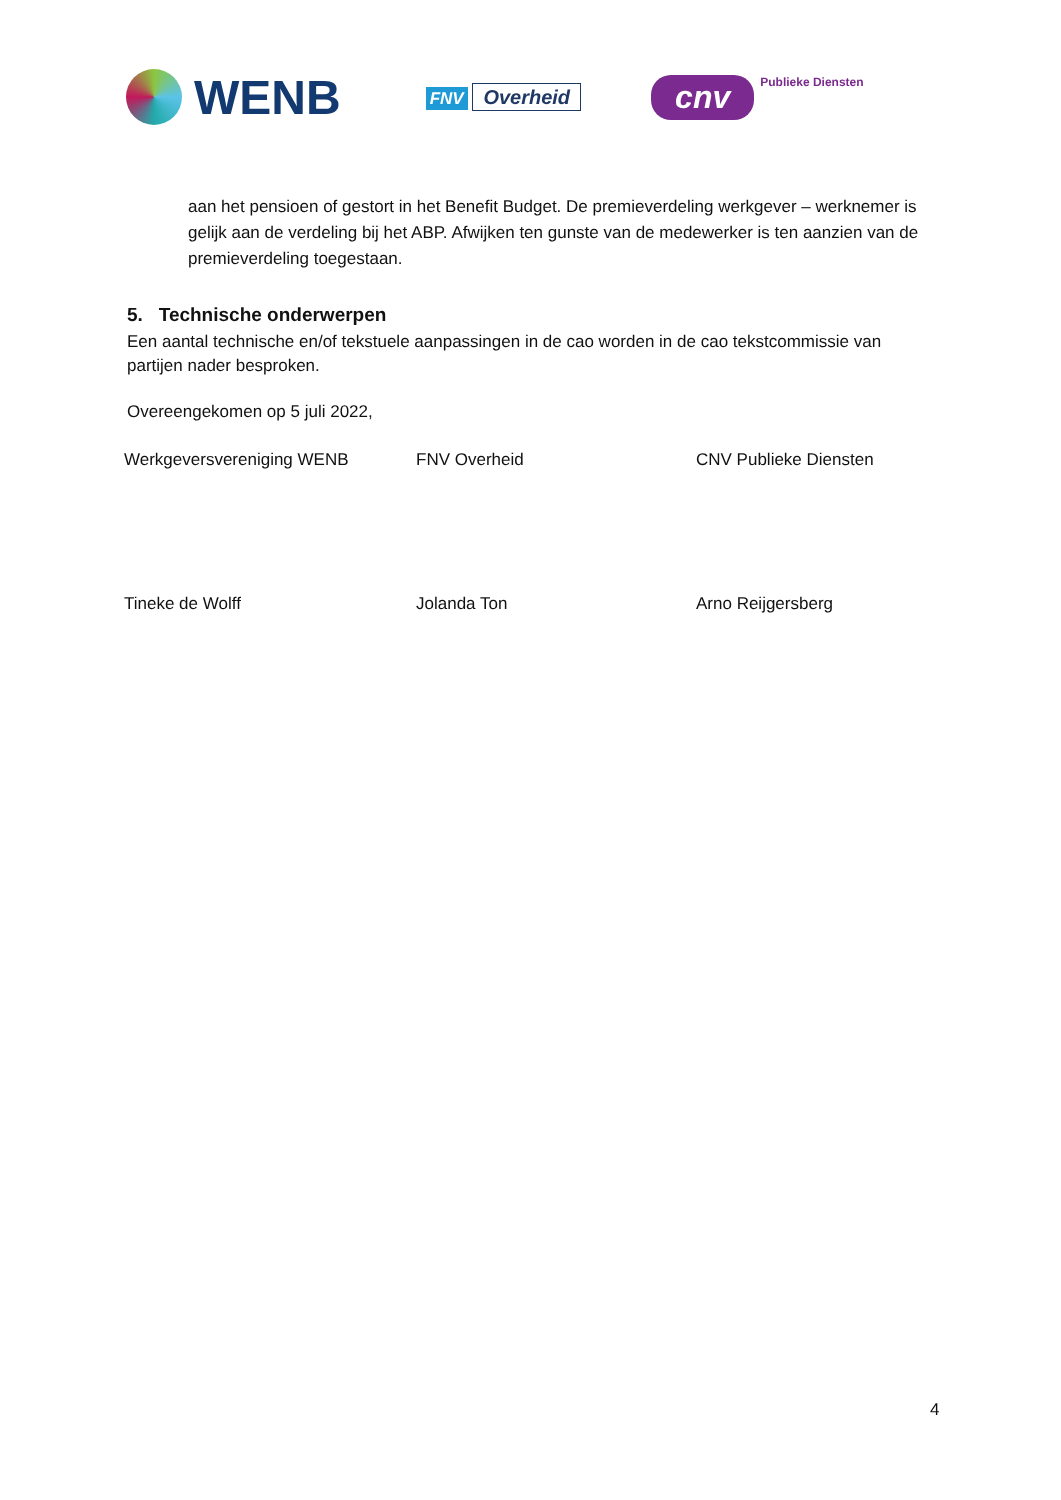WENB
FNV Overheid
cnv
Publieke Diensten
aan het pensioen of gestort in het Benefit Budget. De premieverdeling werkgever – werknemer is gelijk aan de verdeling bij het ABP. Afwijken ten gunste van de medewerker is ten aanzien van de premieverdeling toegestaan.
5. Technische onderwerpen
Een aantal technische en/of tekstuele aanpassingen in de cao worden in de cao tekstcommissie van partijen nader besproken.
Overeengekomen op 5 juli 2022,
Werkgeversvereniging WENB FNV Overheid CNV Publieke Diensten
Tineke de Wolff Jolanda Ton Arno Reijgersberg
4